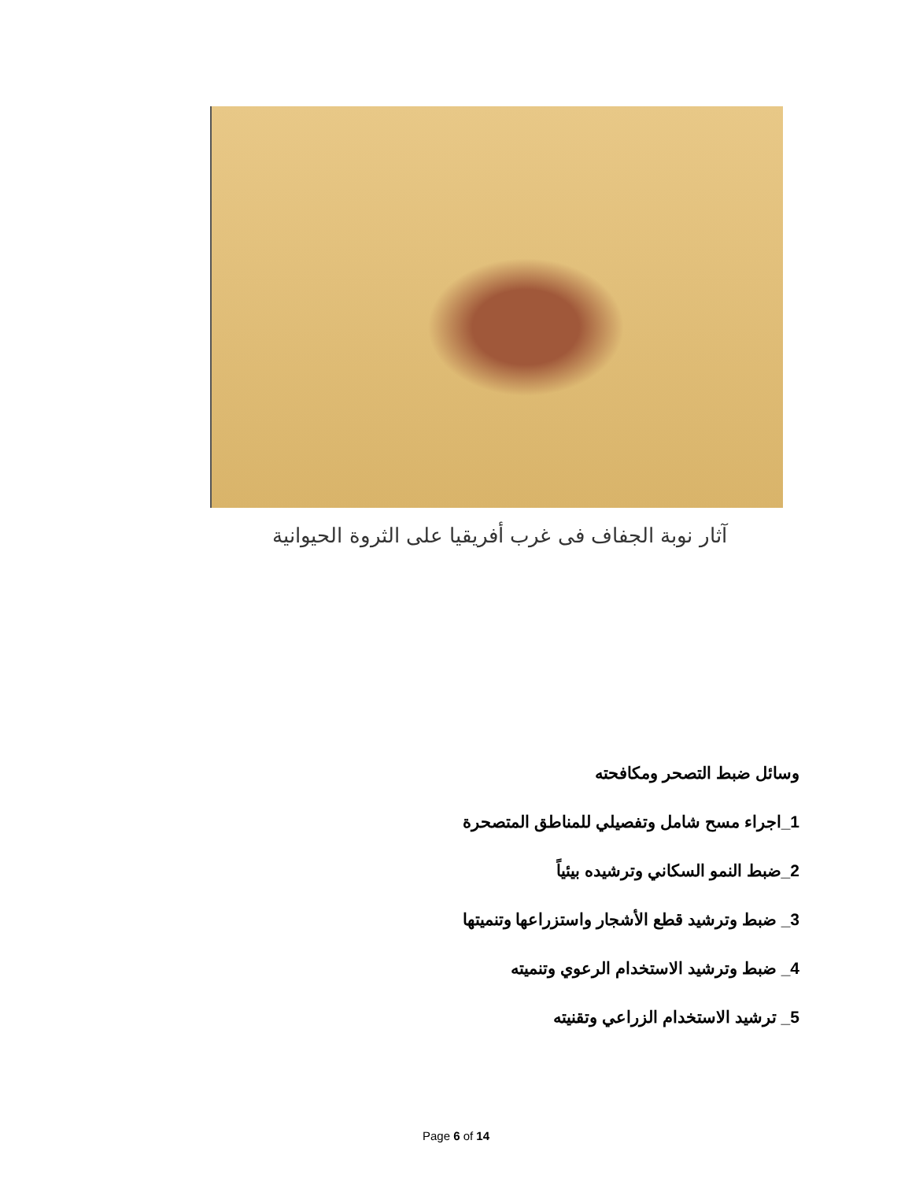آثار نوبة الجفاف فى غرب أفريقيا على الثروة الحيوانية
وسائل ضبط التصحر ومكافحته
1_اجراء مسح شامل وتفصيلي للمناطق المتصحرة
2_ضبط النمو السكاني وترشيده بيئياً
3_ ضبط وترشيد قطع الأشجار واستزراعها وتنميتها
4_ ضبط وترشيد الاستخدام الرعوي وتنميته
5_ ترشيد الاستخدام الزراعي وتقنيته
Page 6 of 14